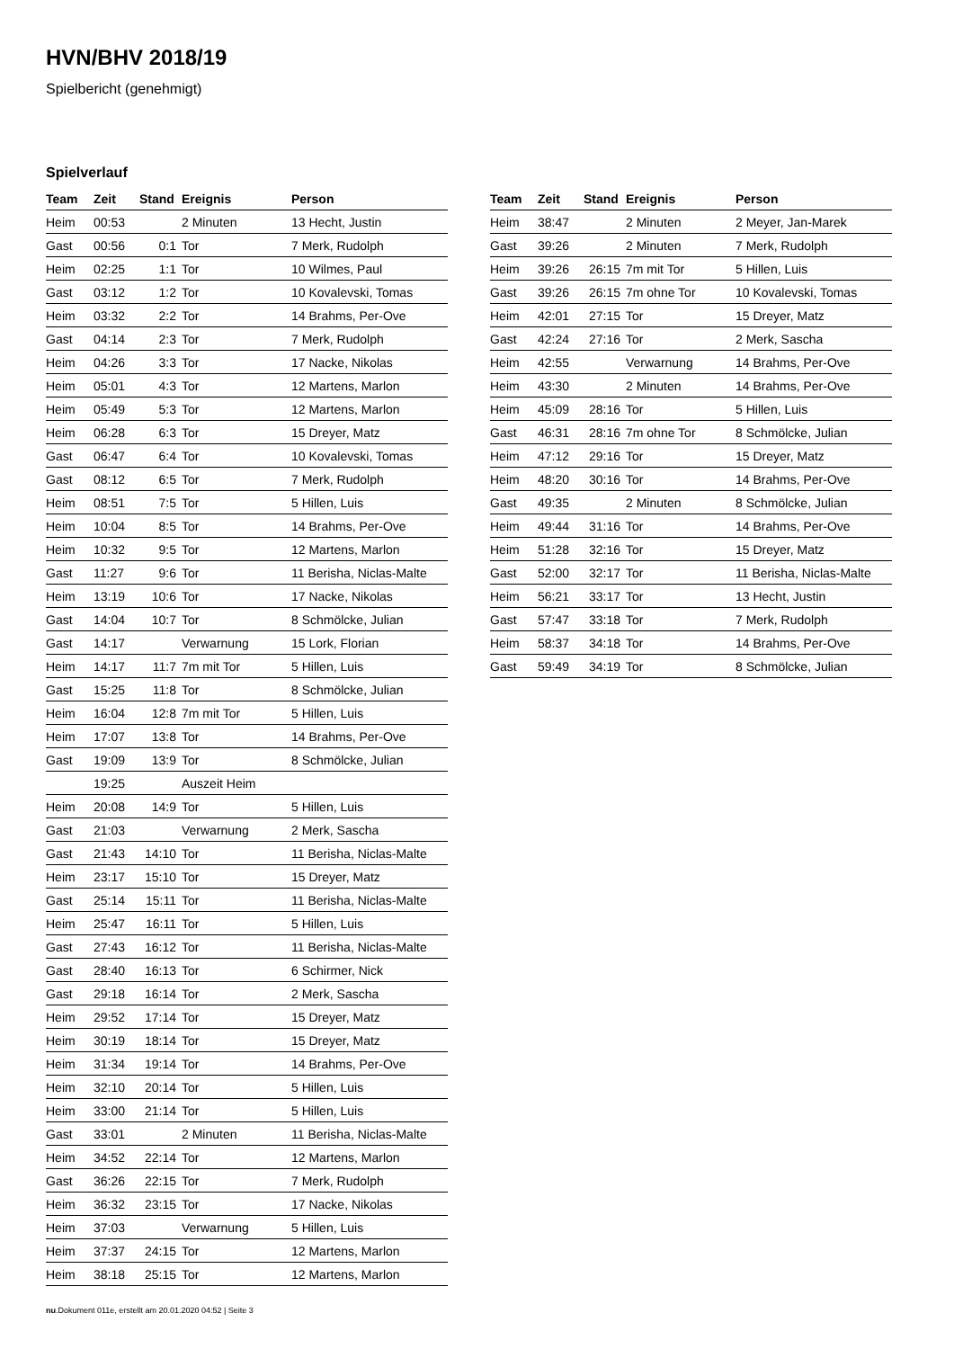HVN/BHV 2018/19
Spielbericht (genehmigt)
Spielverlauf
| Team | Zeit | Stand | Ereignis | Person |
| --- | --- | --- | --- | --- |
| Heim | 00:53 | | 2 Minuten | 13 Hecht, Justin |
| Gast | 00:56 | 0:1 | Tor | 7 Merk, Rudolph |
| Heim | 02:25 | 1:1 | Tor | 10 Wilmes, Paul |
| Gast | 03:12 | 1:2 | Tor | 10 Kovalevski, Tomas |
| Heim | 03:32 | 2:2 | Tor | 14 Brahms, Per-Ove |
| Gast | 04:14 | 2:3 | Tor | 7 Merk, Rudolph |
| Heim | 04:26 | 3:3 | Tor | 17 Nacke, Nikolas |
| Heim | 05:01 | 4:3 | Tor | 12 Martens, Marlon |
| Heim | 05:49 | 5:3 | Tor | 12 Martens, Marlon |
| Heim | 06:28 | 6:3 | Tor | 15 Dreyer, Matz |
| Gast | 06:47 | 6:4 | Tor | 10 Kovalevski, Tomas |
| Gast | 08:12 | 6:5 | Tor | 7 Merk, Rudolph |
| Heim | 08:51 | 7:5 | Tor | 5 Hillen, Luis |
| Heim | 10:04 | 8:5 | Tor | 14 Brahms, Per-Ove |
| Heim | 10:32 | 9:5 | Tor | 12 Martens, Marlon |
| Gast | 11:27 | 9:6 | Tor | 11 Berisha, Niclas-Malte |
| Heim | 13:19 | 10:6 | Tor | 17 Nacke, Nikolas |
| Gast | 14:04 | 10:7 | Tor | 8 Schmölcke, Julian |
| Gast | 14:17 | | Verwarnung | 15 Lork, Florian |
| Heim | 14:17 | 11:7 | 7m mit Tor | 5 Hillen, Luis |
| Gast | 15:25 | 11:8 | Tor | 8 Schmölcke, Julian |
| Heim | 16:04 | 12:8 | 7m mit Tor | 5 Hillen, Luis |
| Heim | 17:07 | 13:8 | Tor | 14 Brahms, Per-Ove |
| Gast | 19:09 | 13:9 | Tor | 8 Schmölcke, Julian |
| | 19:25 | | Auszeit Heim | |
| Heim | 20:08 | 14:9 | Tor | 5 Hillen, Luis |
| Gast | 21:03 | | Verwarnung | 2 Merk, Sascha |
| Gast | 21:43 | 14:10 | Tor | 11 Berisha, Niclas-Malte |
| Heim | 23:17 | 15:10 | Tor | 15 Dreyer, Matz |
| Gast | 25:14 | 15:11 | Tor | 11 Berisha, Niclas-Malte |
| Heim | 25:47 | 16:11 | Tor | 5 Hillen, Luis |
| Gast | 27:43 | 16:12 | Tor | 11 Berisha, Niclas-Malte |
| Gast | 28:40 | 16:13 | Tor | 6 Schirmer, Nick |
| Gast | 29:18 | 16:14 | Tor | 2 Merk, Sascha |
| Heim | 29:52 | 17:14 | Tor | 15 Dreyer, Matz |
| Heim | 30:19 | 18:14 | Tor | 15 Dreyer, Matz |
| Heim | 31:34 | 19:14 | Tor | 14 Brahms, Per-Ove |
| Heim | 32:10 | 20:14 | Tor | 5 Hillen, Luis |
| Heim | 33:00 | 21:14 | Tor | 5 Hillen, Luis |
| Gast | 33:01 | | 2 Minuten | 11 Berisha, Niclas-Malte |
| Heim | 34:52 | 22:14 | Tor | 12 Martens, Marlon |
| Gast | 36:26 | 22:15 | Tor | 7 Merk, Rudolph |
| Heim | 36:32 | 23:15 | Tor | 17 Nacke, Nikolas |
| Heim | 37:03 | | Verwarnung | 5 Hillen, Luis |
| Heim | 37:37 | 24:15 | Tor | 12 Martens, Marlon |
| Heim | 38:18 | 25:15 | Tor | 12 Martens, Marlon |
| Team | Zeit | Stand | Ereignis | Person |
| --- | --- | --- | --- | --- |
| Heim | 38:47 | | 2 Minuten | 2 Meyer, Jan-Marek |
| Gast | 39:26 | | 2 Minuten | 7 Merk, Rudolph |
| Heim | 39:26 | 26:15 | 7m mit Tor | 5 Hillen, Luis |
| Gast | 39:26 | 26:15 | 7m ohne Tor | 10 Kovalevski, Tomas |
| Heim | 42:01 | 27:15 | Tor | 15 Dreyer, Matz |
| Gast | 42:24 | 27:16 | Tor | 2 Merk, Sascha |
| Heim | 42:55 | | Verwarnung | 14 Brahms, Per-Ove |
| Heim | 43:30 | | 2 Minuten | 14 Brahms, Per-Ove |
| Heim | 45:09 | 28:16 | Tor | 5 Hillen, Luis |
| Gast | 46:31 | 28:16 | 7m ohne Tor | 8 Schmölcke, Julian |
| Heim | 47:12 | 29:16 | Tor | 15 Dreyer, Matz |
| Heim | 48:20 | 30:16 | Tor | 14 Brahms, Per-Ove |
| Gast | 49:35 | | 2 Minuten | 8 Schmölcke, Julian |
| Heim | 49:44 | 31:16 | Tor | 14 Brahms, Per-Ove |
| Heim | 51:28 | 32:16 | Tor | 15 Dreyer, Matz |
| Gast | 52:00 | 32:17 | Tor | 11 Berisha, Niclas-Malte |
| Heim | 56:21 | 33:17 | Tor | 13 Hecht, Justin |
| Gast | 57:47 | 33:18 | Tor | 7 Merk, Rudolph |
| Heim | 58:37 | 34:18 | Tor | 14 Brahms, Per-Ove |
| Gast | 59:49 | 34:19 | Tor | 8 Schmölcke, Julian |
nu.Dokument 011e, erstellt am 20.01.2020 04:52 | Seite 3